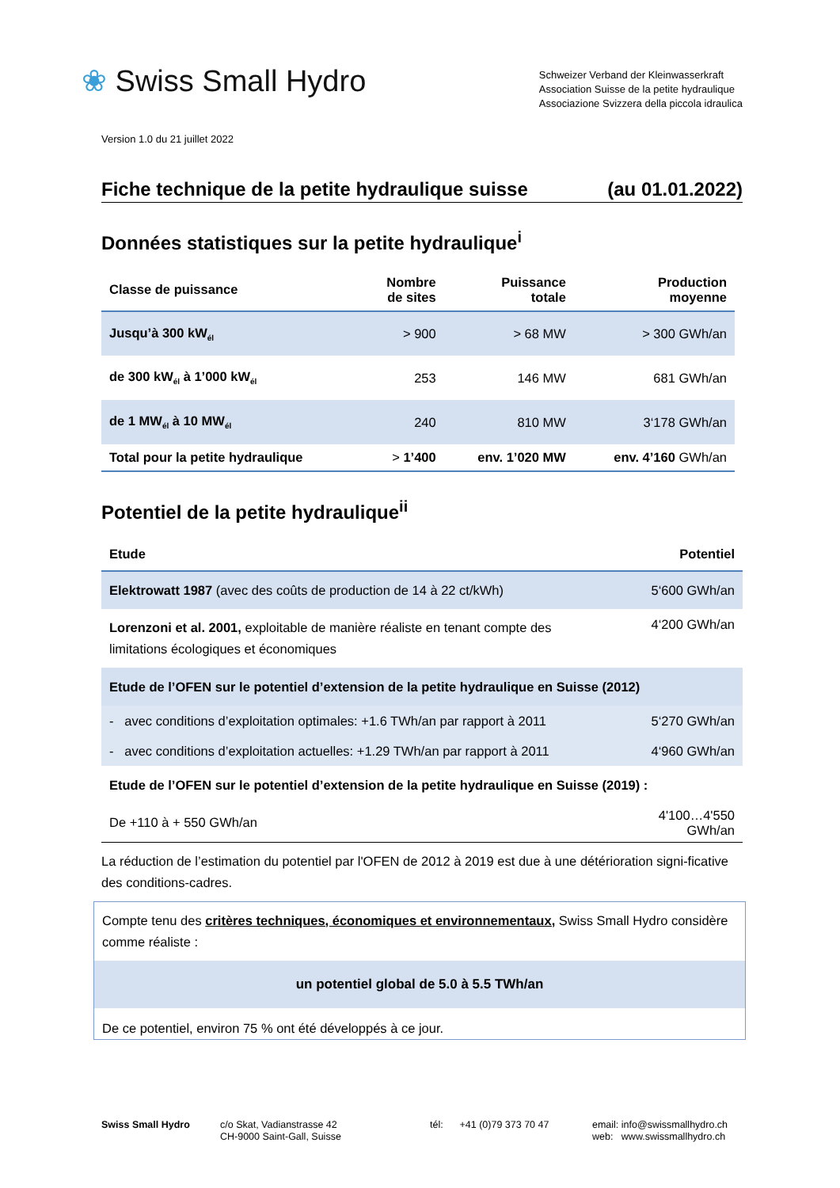❀ Swiss Small Hydro
Schweizer Verband der Kleinwasserkraft
Association Suisse de la petite hydraulique
Associazione Svizzera della piccola idraulica
Version 1.0 du 21 juillet 2022
Fiche technique de la petite hydraulique suisse (au 01.01.2022)
Données statistiques sur la petite hydraulique<sup>i</sup>
| Classe de puissance | Nombre de sites | Puissance totale | Production moyenne |
| --- | --- | --- | --- |
| Jusqu’à 300 kW<sub>él</sub> | > 900 | > 68 MW | > 300 GWh/an |
| de 300 kW<sub>él</sub> à 1’000 kW<sub>él</sub> | 253 | 146 MW | 681 GWh/an |
| de 1 MW<sub>él</sub> à 10 MW<sub>él</sub> | 240 | 810 MW | 3‘178 GWh/an |
| Total pour la petite hydraulique | > 1’400 | env. 1’020 MW | env. 4’160 GWh/an |
Potentiel de la petite hydraulique<sup>ii</sup>
| Etude | Potentiel |
| --- | --- |
| Elektrowatt 1987 (avec des coûts de production de 14 à 22 ct/kWh) | 5‘600 GWh/an |
| Lorenzoni et al. 2001, exploitable de manière réaliste en tenant compte des limitations écologiques et économiques | 4‘200 GWh/an |
| Etude de l’OFEN sur le potentiel d’extension de la petite hydraulique en Suisse (2012) | |
| - avec conditions d’exploitation optimales: +1.6 TWh/an par rapport à 2011 | 5‘270 GWh/an |
| - avec conditions d’exploitation actuelles: +1.29 TWh/an par rapport à 2011 | 4‘960 GWh/an |
| Etude de l’OFEN sur le potentiel d’extension de la petite hydraulique en Suisse (2019) : | |
| De +110 à + 550 GWh/an | 4'100…4'550 GWh/an |
La réduction de l’estimation du potentiel par l'OFEN de 2012 à 2019 est due à une détérioration signi-ficative des conditions-cadres.
Compte tenu des critères techniques, économiques et environnementaux, Swiss Small Hydro considère comme réaliste :
un potentiel global de 5.0 à 5.5 TWh/an
De ce potentiel, environ 75 % ont été développés à ce jour.
Swiss Small Hydro c/o Skat, Vadianstrasse 42
CH-9000 Saint-Gall, Suisse
tél: +41 (0)79 373 70 47
email: info@swissmallhydro.ch
web: www.swissmallhydro.ch